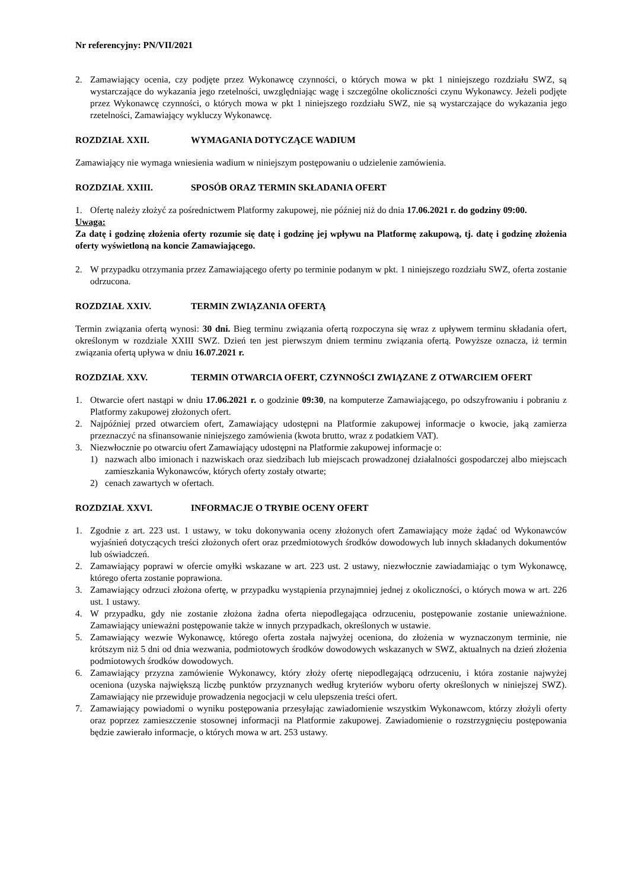Nr referencyjny: PN/VII/2021
2. Zamawiający ocenia, czy podjęte przez Wykonawcę czynności, o których mowa w pkt 1 niniejszego rozdziału SWZ, są wystarczające do wykazania jego rzetelności, uwzględniając wagę i szczególne okoliczności czynu Wykonawcy. Jeżeli podjęte przez Wykonawcę czynności, o których mowa w pkt 1 niniejszego rozdziału SWZ, nie są wystarczające do wykazania jego rzetelności, Zamawiający wykluczy Wykonawcę.
ROZDZIAŁ XXII. WYMAGANIA DOTYCZĄCE WADIUM
Zamawiający nie wymaga wniesienia wadium w niniejszym postępowaniu o udzielenie zamówienia.
ROZDZIAŁ XXIII. SPOSÓB ORAZ TERMIN SKŁADANIA OFERT
1. Ofertę należy złożyć za pośrednictwem Platformy zakupowej, nie później niż do dnia 17.06.2021 r. do godziny 09:00.
Uwaga:
Za datę i godzinę złożenia oferty rozumie się datę i godzinę jej wpływu na Platformę zakupową, tj. datę i godzinę złożenia oferty wyświetloną na koncie Zamawiającego.
2. W przypadku otrzymania przez Zamawiającego oferty po terminie podanym w pkt. 1 niniejszego rozdziału SWZ, oferta zostanie odrzucona.
ROZDZIAŁ XXIV. TERMIN ZWIĄZANIA OFERTĄ
Termin związania ofertą wynosi: 30 dni. Bieg terminu związania ofertą rozpoczyna się wraz z upływem terminu składania ofert, określonym w rozdziale XXIII SWZ. Dzień ten jest pierwszym dniem terminu związania ofertą. Powyższe oznacza, iż termin związania ofertą upływa w dniu 16.07.2021 r.
ROZDZIAŁ XXV. TERMIN OTWARCIA OFERT, CZYNNOŚCI ZWIĄZANE Z OTWARCIEM OFERT
1. Otwarcie ofert nastąpi w dniu 17.06.2021 r. o godzinie 09:30, na komputerze Zamawiającego, po odszyfrowaniu i pobraniu z Platformy zakupowej złożonych ofert.
2. Najpóźniej przed otwarciem ofert, Zamawiający udostępni na Platformie zakupowej informacje o kwocie, jaką zamierza przeznaczyć na sfinansowanie niniejszego zamówienia (kwota brutto, wraz z podatkiem VAT).
3. Niezwłocznie po otwarciu ofert Zamawiający udostępni na Platformie zakupowej informacje o:
1) nazwach albo imionach i nazwiskach oraz siedzibach lub miejscach prowadzonej działalności gospodarczej albo miejscach zamieszkania Wykonawców, których oferty zostały otwarte;
2) cenach zawartych w ofertach.
ROZDZIAŁ XXVI. INFORMACJE O TRYBIE OCENY OFERT
1. Zgodnie z art. 223 ust. 1 ustawy, w toku dokonywania oceny złożonych ofert Zamawiający może żądać od Wykonawców wyjaśnień dotyczących treści złożonych ofert oraz przedmiotowych środków dowodowych lub innych składanych dokumentów lub oświadczeń.
2. Zamawiający poprawi w ofercie omyłki wskazane w art. 223 ust. 2 ustawy, niezwłocznie zawiadamiając o tym Wykonawcę, którego oferta zostanie poprawiona.
3. Zamawiający odrzuci złożona ofertę, w przypadku wystąpienia przynajmniej jednej z okoliczności, o których mowa w art. 226 ust. 1 ustawy.
4. W przypadku, gdy nie zostanie złożona żadna oferta niepodlegająca odrzuceniu, postępowanie zostanie unieważnione. Zamawiający unieważni postępowanie także w innych przypadkach, określonych w ustawie.
5. Zamawiający wezwie Wykonawcę, którego oferta została najwyżej oceniona, do złożenia w wyznaczonym terminie, nie krótszym niż 5 dni od dnia wezwania, podmiotowych środków dowodowych wskazanych w SWZ, aktualnych na dzień złożenia podmiotowych środków dowodowych.
6. Zamawiający przyzna zamówienie Wykonawcy, który złoży ofertę niepodlegającą odrzuceniu, i która zostanie najwyżej oceniona (uzyska największą liczbę punktów przyznanych według kryteriów wyboru oferty określonych w niniejszej SWZ). Zamawiający nie przewiduje prowadzenia negocjacji w celu ulepszenia treści ofert.
7. Zamawiający powiadomi o wyniku postępowania przesyłając zawiadomienie wszystkim Wykonawcom, którzy złożyli oferty oraz poprzez zamieszczenie stosownej informacji na Platformie zakupowej. Zawiadomienie o rozstrzygnięciu postępowania będzie zawierało informacje, o których mowa w art. 253 ustawy.